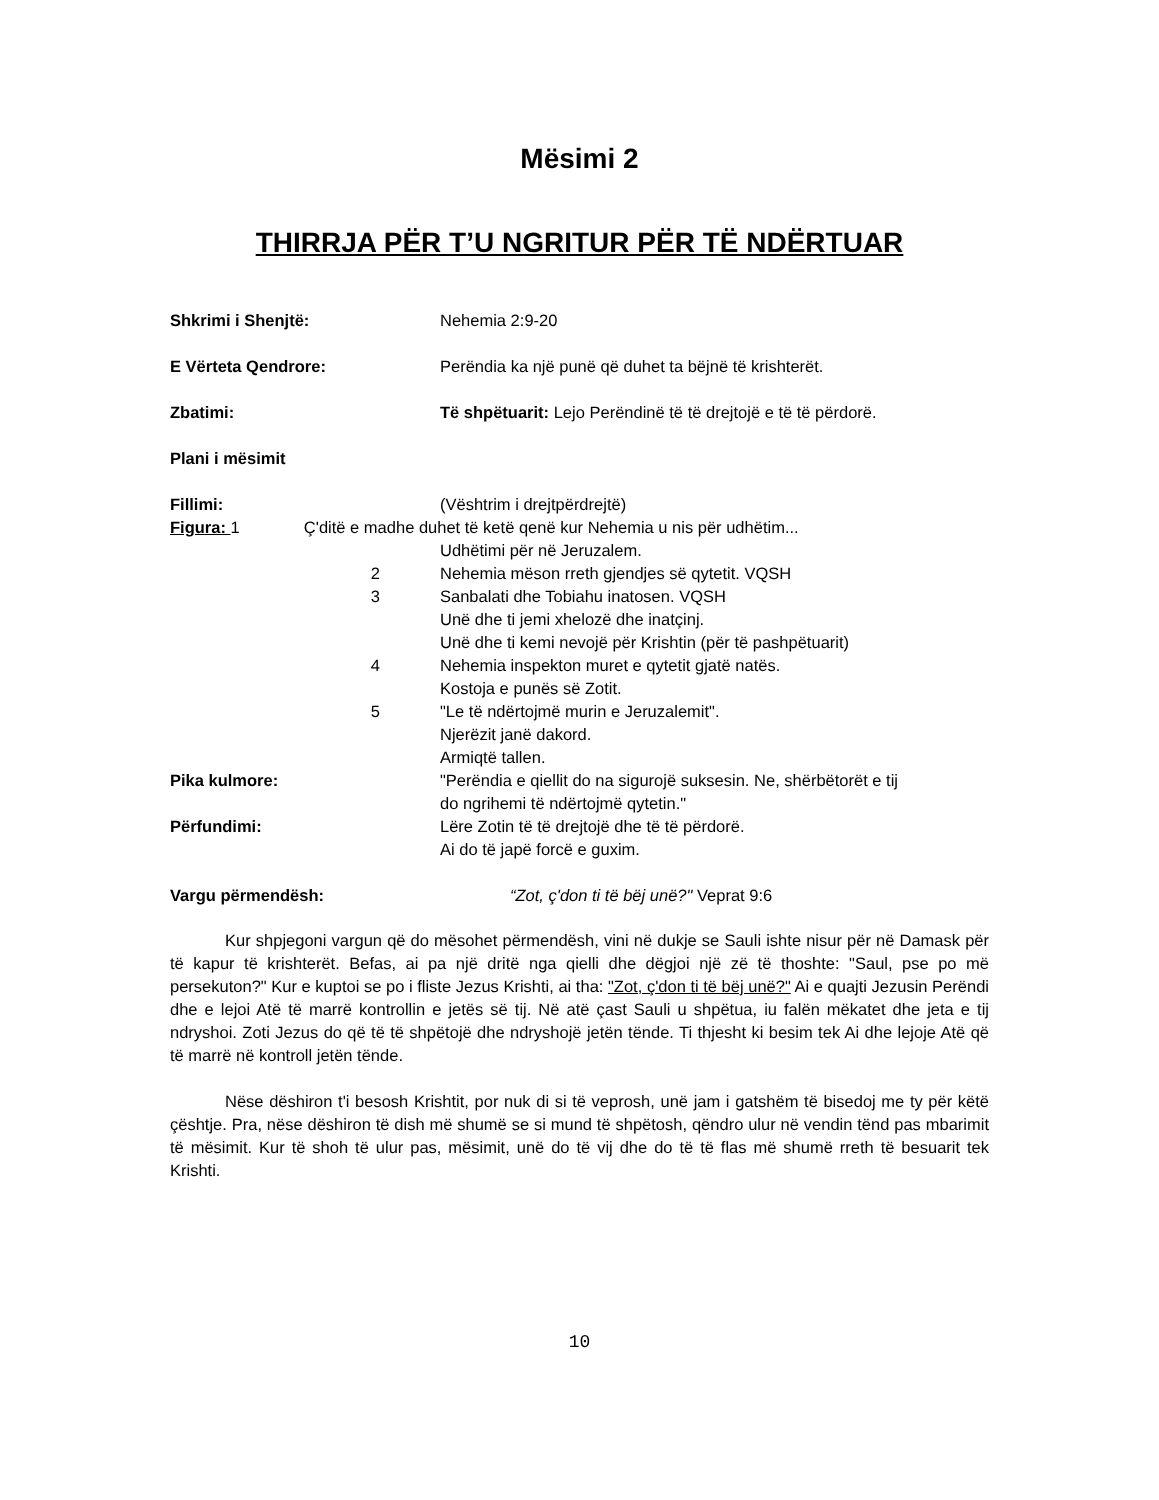Mësimi 2
THIRRJA PËR T’U NGRITUR PËR TË NDËRTUAR
| Shkrimi i Shenjtë: | Nehemia 2:9-20 |
| E Vërteta Qendrore: | Perëndia ka një punë që duhet ta bëjnë të krishterët. |
| Zbatimi: | Të shpëtuarit: Lejo Perëndinë të të drejtojë e të të përdorë. |
| Plani i mësimit | |
| Fillimi: | (Vështrim i drejtpërdrejtë) |
| Figura: 1 Ç'ditë e madhe duhet të ketë qenë kur Nehemia u nis për udhëtim... | |
| | Udhëtimi për në Jeruzalem. |
| 2 | Nehemia mëson rreth gjendjes së qytetit. VQSH |
| 3 | Sanbalati dhe Tobiahu inatosen. VQSH Unë dhe ti jemi xhelozë dhe inatçinj. Unë dhe ti kemi nevojë për Krishtin (për të pashpëtuarit) |
| 4 | Nehemia inspekton muret e qytetit gjatë natës. Kostoja e punës së Zotit. |
| 5 | "Le të ndërtojmë murin e Jeruzalemit". Njerëzit janë dakord. Armiqtë tallen. |
| Pika kulmore: | "Perëndia e qiellit do na sigurojë suksesin. Ne, shërbëtorët e tij do ngrihemi të ndërtojmë qytetin." |
| Përfundimi: | Lëre Zotin të të drejtojë dhe të të përdorë. Ai do të japë forcë e guxim. |
| Vargu përmendësh: | “Zot, ç'don ti të bëj unë?" Veprat 9:6 |
Kur shpjegoni vargun që do mësohet përmendësh, vini në dukje se Sauli ishte nisur për në Damask për të kapur të krishterët. Befas, ai pa një dritë nga qielli dhe dëgjoi një zë të thoshte: "Saul, pse po më persekuton?" Kur e kuptoi se po i fliste Jezus Krishti, ai tha: "Zot, ç'don ti të bëj unë?" Ai e quajti Jezusin Perëndi dhe e lejoi Atë të marrë kontrollin e jetës së tij. Në atë çast Sauli u shpëtua, iu falën mëkatet dhe jeta e tij ndryshoi. Zoti Jezus do që të të shpëtojë dhe ndryshojë jetën tënde. Ti thjesht ki besim tek Ai dhe lejoje Atë që të marrë në kontroll jetën tënde.
Nëse dëshiron t'i besosh Krishtit, por nuk di si të veprosh, unë jam i gatshëm të bisedoj me ty për këtë çështje. Pra, nëse dëshiron të dish më shumë se si mund të shpëtosh, qëndro ulur në vendin tënd pas mbarimit të mësimit. Kur të shoh të ulur pas, mësimit, unë do të vij dhe do të të flas më shumë rreth të besuarit tek Krishti.
10